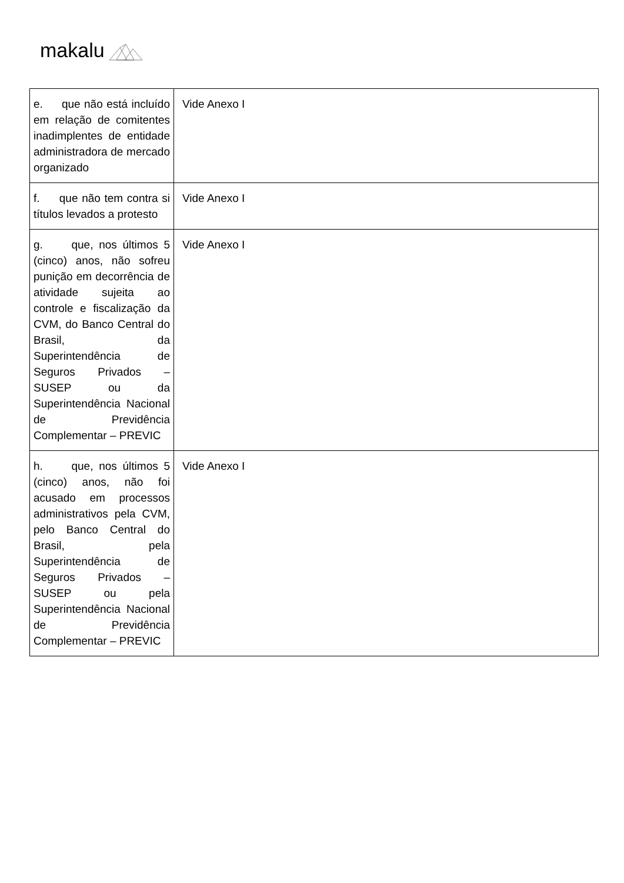makalu
| e. que não está incluído em relação de comitentes inadimplentes de entidade administradora de mercado organizado | Vide Anexo I |
| f. que não tem contra si títulos levados a protesto | Vide Anexo I |
| g. que, nos últimos 5 (cinco) anos, não sofreu punição em decorrência de atividade sujeita ao controle e fiscalização da CVM, do Banco Central do Brasil, da Superintendência de Seguros Privados – SUSEP ou da Superintendência Nacional de Previdência Complementar – PREVIC | Vide Anexo I |
| h. que, nos últimos 5 (cinco) anos, não foi acusado em processos administrativos pela CVM, pelo Banco Central do Brasil, pela Superintendência de Seguros Privados – SUSEP ou pela Superintendência Nacional de Previdência Complementar – PREVIC | Vide Anexo I |